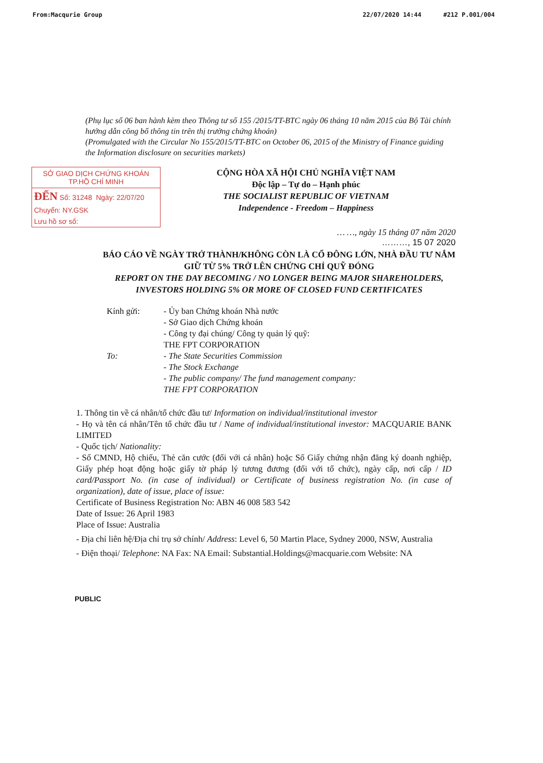From:Macqurie Group 22/07/2020 14:44 #212 P.001/004
(Phụ lục số 06 ban hành kèm theo Thông tư số 155 /2015/TT-BTC ngày 06 tháng 10 năm 2015 của Bộ Tài chính hướng dẫn công bố thông tin trên thị trường chứng khoán)
(Promulgated with the Circular No 155/2015/TT-BTC on October 06, 2015 of the Ministry of Finance guiding the Information disclosure on securities markets)
SỞ GIAO DỊCH CHỨNG KHOÁN
TP.HỒ CHÍ MINH
ĐẾN Số: 31248 Ngày: 22/07/20
Chuyển: NY.GSK
Lưu hồ sơ số:
CỘNG HÒA XÃ HỘI CHỦ NGHĨA VIỆT NAM
Độc lập – Tự do – Hạnh phúc
THE SOCIALIST REPUBLIC OF VIETNAM
Independence - Freedom – Happiness
… …, ngày 15 tháng 07 năm 2020
………, 15 07 2020
BÁO CÁO VỀ NGÀY TRỞ THÀNH/KHÔNG CÒN LÀ CỔ ĐÔNG LỚN, NHÀ ĐẦU TƯ NẮM GIỮ TỪ 5% TRỞ LÊN CHỨNG CHỈ QUỸ ĐÓNG
REPORT ON THE DAY BECOMING / NO LONGER BEING MAJOR SHAREHOLDERS, INVESTORS HOLDING 5% OR MORE OF CLOSED FUND CERTIFICATES
Kính gửi:
- Ủy ban Chứng khoán Nhà nước
- Sở Giao dịch Chứng khoán
- Công ty đại chúng/ Công ty quản lý quỹ:
THE FPT CORPORATION
To:
- The State Securities Commission
- The Stock Exchange
- The public company/ The fund management company:
THE FPT CORPORATION
1. Thông tin về cá nhân/tổ chức đầu tư/ Information on individual/institutional investor
- Họ và tên cá nhân/Tên tổ chức đầu tư / Name of individual/institutional investor: MACQUARIE BANK LIMITED
- Quốc tịch/ Nationality:
- Số CMND, Hộ chiếu, Thẻ căn cước (đối với cá nhân) hoặc Số Giấy chứng nhận đăng ký doanh nghiệp, Giấy phép hoạt động hoặc giấy tờ pháp lý tương đương (đối với tổ chức), ngày cấp, nơi cấp / ID card/Passport No. (in case of individual) or Certificate of business registration No. (in case of organization), date of issue, place of issue:
Certificate of Business Registration No: ABN 46 008 583 542
Date of Issue: 26 April 1983
Place of Issue: Australia
- Địa chỉ liên hệ/Địa chỉ trụ sở chính/ Address: Level 6, 50 Martin Place, Sydney 2000, NSW, Australia
- Điện thoại/ Telephone: NA Fax: NA Email: Substantial.Holdings@macquarie.com Website: NA
PUBLIC